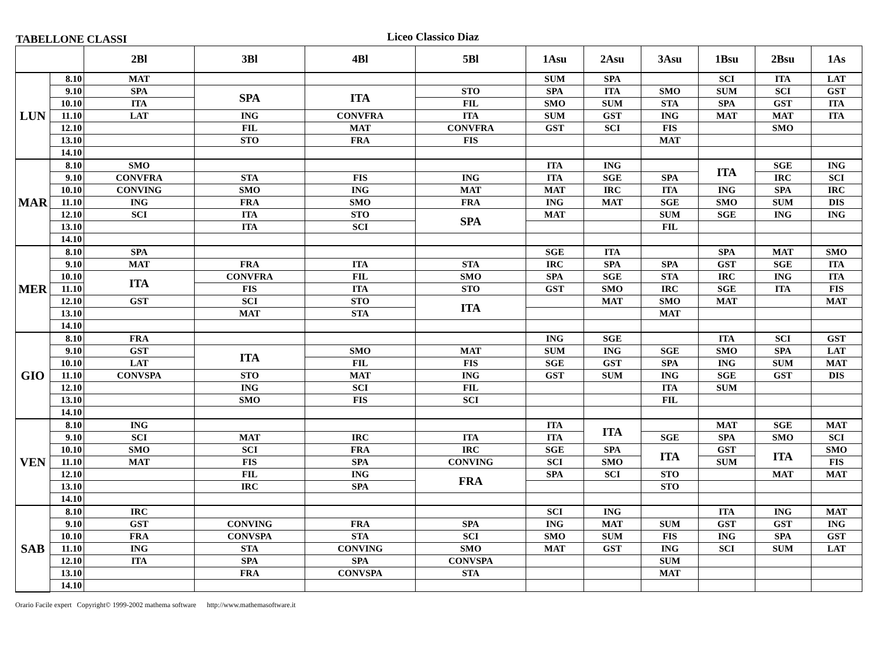TABELLONE CLASSI
Liceo Classico Diaz
| | | 2Bl | 3Bl | 4Bl | 5Bl | 1Asu | 2Asu | 3Asu | 1Bsu | 2Bsu | 1As |
| --- | --- | --- | --- | --- | --- | --- | --- | --- | --- | --- | --- |
| LUN | 8.10 | MAT | | | | SUM | SPA | | SCI | ITA | LAT |
| | 9.10 | SPA | SPA | ITA | STO | SPA | ITA | SMO | SUM | SCI | GST |
| | 10.10 | ITA | | | FIL | SMO | SUM | STA | SPA | GST | ITA |
| | 11.10 | LAT | ING | CONVFRA | ITA | SUM | GST | ING | MAT | MAT | ITA |
| | 12.10 | | FIL | MAT | CONVFRA | GST | SCI | FIS | | SMO | |
| | 13.10 | | STO | FRA | FIS | | | MAT | | | |
| | 14.10 | | | | | | | | | | |
| MAR | 8.10 | SMO | | | | ITA | ING | | ITA | SGE | ING |
| | 9.10 | CONVFRA | STA | FIS | ING | ITA | SGE | SPA | | IRC | SCI |
| | 10.10 | CONVING | SMO | ING | MAT | MAT | IRC | ITA | ING | SPA | IRC |
| | 11.10 | ING | FRA | SMO | FRA | ING | MAT | SGE | SMO | SUM | DIS |
| | 12.10 | SCI | ITA | STO | SPA | MAT | | SUM | SGE | ING | ING |
| | 13.10 | | ITA | SCI | | | | FIL | | | |
| | 14.10 | | | | | | | | | | |
| MER | 8.10 | SPA | | | | SGE | ITA | | SPA | MAT | SMO |
| | 9.10 | MAT | FRA | ITA | STA | IRC | SPA | SPA | GST | SGE | ITA |
| | 10.10 | ITA | CONVFRA | FIL | SMO | SPA | SGE | STA | IRC | ING | ITA |
| | 11.10 | | FIS | ITA | STO | GST | SMO | IRC | SGE | ITA | FIS |
| | 12.10 | GST | SCI | STO | ITA | | MAT | SMO | MAT | | MAT |
| | 13.10 | | MAT | STA | | | | MAT | | | |
| | 14.10 | | | | | | | | | | |
| GIO | 8.10 | FRA | | | | ING | SGE | | ITA | SCI | GST |
| | 9.10 | GST | ITA | SMO | MAT | SUM | ING | SGE | SMO | SPA | LAT |
| | 10.10 | LAT | | FIL | FIS | SGE | GST | SPA | ING | SUM | MAT |
| | 11.10 | CONVSPA | STO | MAT | ING | GST | SUM | ING | SGE | GST | DIS |
| | 12.10 | | ING | SCI | FIL | | | ITA | SUM | | |
| | 13.10 | | SMO | FIS | SCI | | | FIL | | | |
| | 14.10 | | | | | | | | | | |
| VEN | 8.10 | ING | | | | ITA | ITA | | MAT | SGE | MAT |
| | 9.10 | SCI | MAT | IRC | ITA | ITA | | SGE | SPA | SMO | SCI |
| | 10.10 | SMO | SCI | FRA | IRC | SGE | SPA | ITA | GST | ITA | SMO |
| | 11.10 | MAT | FIS | SPA | CONVING | SCI | SMO | | SUM | | FIS |
| | 12.10 | | FIL | ING | FRA | SPA | SCI | STO | | MAT | MAT |
| | 13.10 | | IRC | SPA | | | | STO | | | |
| | 14.10 | | | | | | | | | | |
| SAB | 8.10 | IRC | | | | SCI | ING | | ITA | ING | MAT |
| | 9.10 | GST | CONVING | FRA | SPA | ING | MAT | SUM | GST | GST | ING |
| | 10.10 | FRA | CONVSPA | STA | SCI | SMO | SUM | FIS | ING | SPA | GST |
| | 11.10 | ING | STA | CONVING | SMO | MAT | GST | ING | SCI | SUM | LAT |
| | 12.10 | ITA | SPA | SPA | CONVSPA | | | SUM | | | |
| | 13.10 | | FRA | CONVSPA | STA | | | MAT | | | |
| | 14.10 | | | | | | | | | | |
Orario Facile expert Copyright© 1999-2002 mathema software http://www.mathemasoftware.it